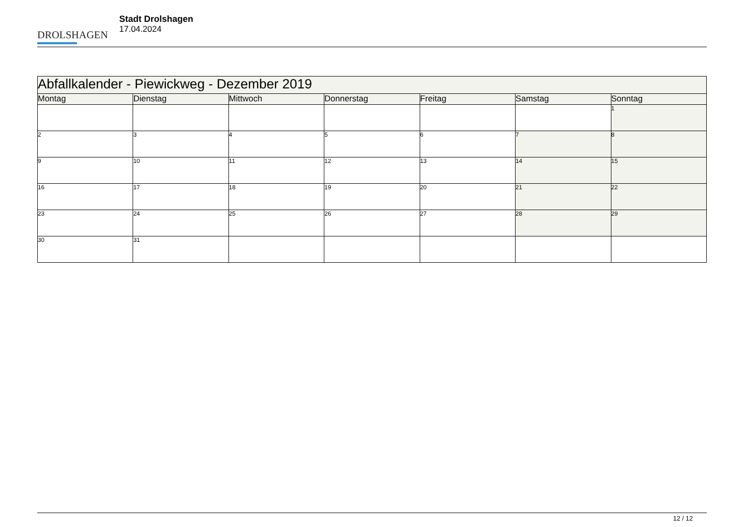DROLSHAGEN
Stadt Drolshagen
17.04.2024
| Abfallkalender - Piewickweg - Dezember 2019 | | | | | | |
| --- | --- | --- | --- | --- | --- | --- |
| Montag | Dienstag | Mittwoch | Donnerstag | Freitag | Samstag | Sonntag |
| | | | | | | 1 |
| 2 | 3 | 4 | 5 | 6 | 7 | 8 |
| 9 | 10 | 11 | 12 | 13 | 14 | 15 |
| 16 | 17 | 18 | 19 | 20 | 21 | 22 |
| 23 | 24 | 25 | 26 | 27 | 28 | 29 |
| 30 | 31 | | | | | |
12 / 12